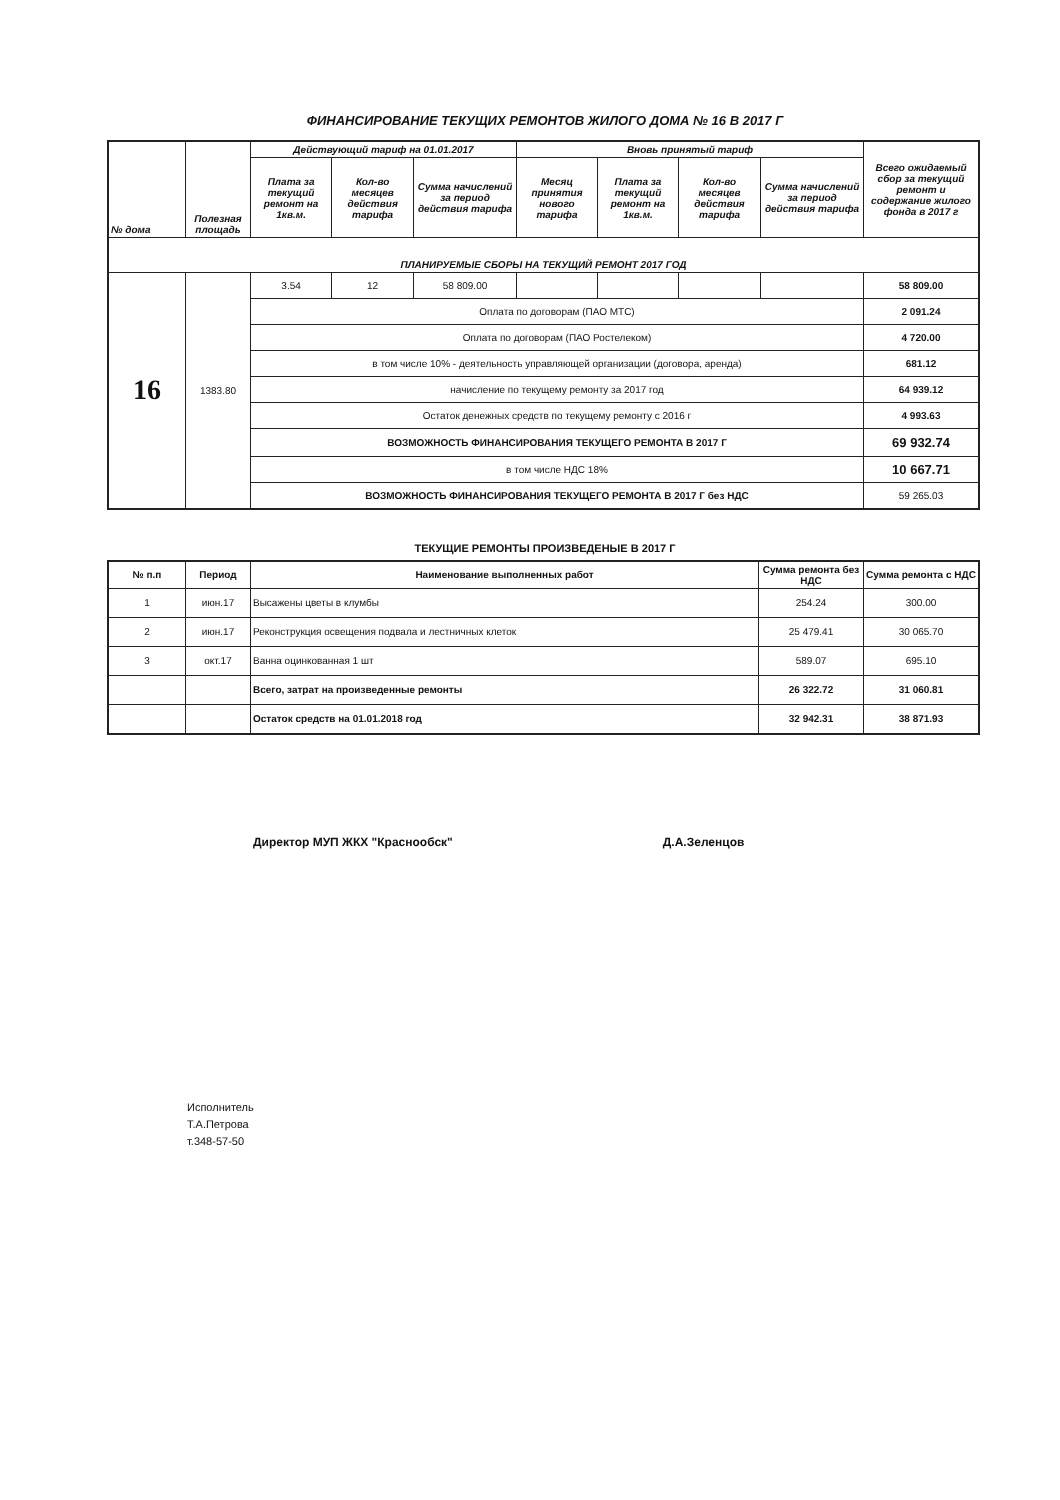ФИНАНСИРОВАНИЕ ТЕКУЩИХ РЕМОНТОВ ЖИЛОГО ДОМА № 16 В 2017 Г
| № дома | Полезная площадь | Действующий тариф на 01.01.2017 | | | Вновь принятый тариф | | | | Всего ожидаемый сбор за текущий ремонт и содержание жилого фонда в 2017 г |
| --- | --- | --- | --- | --- | --- | --- | --- | --- | --- |
| | | Плата за текущий ремонт на 1кв.м. | Кол-во месяцев действия тарифа | Сумма начислений за период действия тарифа | Месяц принятия нового тарифа | Плата за текущий ремонт на 1кв.м. | Кол-во месяцев действия тарифа | Сумма начислений за период действия тарифа | |
| ПЛАНИРУЕМЫЕ СБОРЫ НА ТЕКУЩИЙ РЕМОНТ 2017 ГОД | | | | | | | | | |
| 16 | 1383.80 | 3.54 | 12 | 58 809.00 | | | | | 58 809.00 |
| | | Оплата по договорам (ПАО МТС) | | | | | | | 2 091.24 |
| | | Оплата по договорам (ПАО Ростелеком) | | | | | | | 4 720.00 |
| | | в том числе 10% - деятельность управляющей организации (договора, аренда) | | | | | | | 681.12 |
| | | начисление по текущему ремонту за 2017 год | | | | | | | 64 939.12 |
| | | Остаток денежных средств по текущему ремонту с 2016 г | | | | | | | 4 993.63 |
| | | ВОЗМОЖНОСТЬ ФИНАНСИРОВАНИЯ ТЕКУЩЕГО РЕМОНТА В 2017 Г | | | | | | | 69 932.74 |
| | | в том числе НДС 18% | | | | | | | 10 667.71 |
| | | ВОЗМОЖНОСТЬ ФИНАНСИРОВАНИЯ ТЕКУЩЕГО РЕМОНТА В 2017 Г без НДС | | | | | | | 59 265.03 |
ТЕКУЩИЕ РЕМОНТЫ ПРОИЗВЕДЕНЫЕ В 2017 Г
| № п.п | Период | Наименование выполненных работ | Сумма ремонта без НДС | Сумма ремонта с НДС |
| --- | --- | --- | --- | --- |
| 1 | июн.17 | Высажены цветы в клумбы | 254.24 | 300.00 |
| 2 | июн.17 | Реконструкция освещения подвала и лестничных клеток | 25 479.41 | 30 065.70 |
| 3 | окт.17 | Ванна оцинкованная 1 шт | 589.07 | 695.10 |
| | | Всего, затрат на произведенные ремонты | 26 322.72 | 31 060.81 |
| | | Остаток средств на 01.01.2018 год | 32 942.31 | 38 871.93 |
Директор МУП ЖКХ "Краснообск" Д.А.Зеленцов
Исполнитель
Т.А.Петрова
т.348-57-50